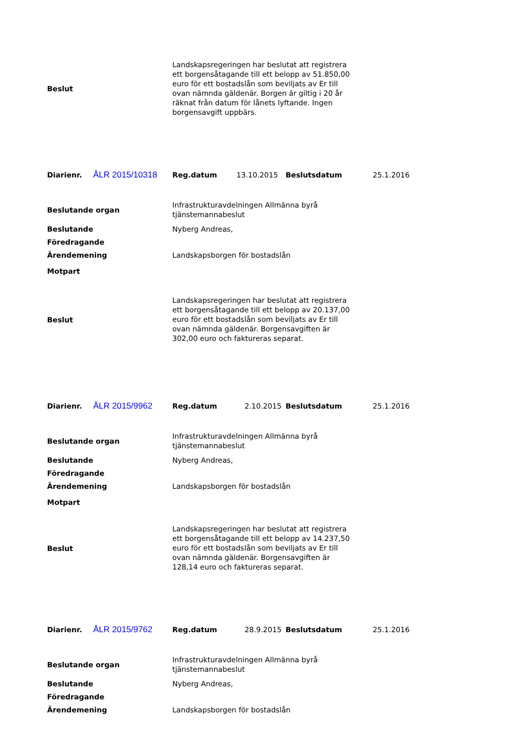| Beslut | Landskapsregeringen har beslutat att registrera ett borgensåtagande till ett belopp av 51.850,00 euro för ett bostadslån som beviljats av Er till ovan nämnda gäldenär. Borgen är giltig i 20 år räknat från datum för lånets lyftande. Ingen borgensavgift uppbärs. |
| Diarienr. | ÅLR 2015/10318 | Reg.datum | 13.10.2015 | Beslutsdatum | 25.1.2016 |
| Beslutande organ | Infrastrukturavdelningen Allmänna byrå tjänstemannabeslut |
| Beslutande | Nyberg Andreas, |
| Föredragande | |
| Ärendemening | Landskapsborgen för bostadslån |
| Motpart | |
| Beslut | Landskapsregeringen har beslutat att registrera ett borgensåtagande till ett belopp av 20.137,00 euro för ett bostadslån som beviljats av Er till ovan nämnda gäldenär. Borgensavgiften är 302,00 euro och faktureras separat. |
| Diarienr. | ÅLR 2015/9962 | Reg.datum | 2.10.2015 | Beslutsdatum | 25.1.2016 |
| Beslutande organ | Infrastrukturavdelningen Allmänna byrå tjänstemannabeslut |
| Beslutande | Nyberg Andreas, |
| Föredragande | |
| Ärendemening | Landskapsborgen för bostadslån |
| Motpart | |
| Beslut | Landskapsregeringen har beslutat att registrera ett borgensåtagande till ett belopp av 14.237,50 euro för ett bostadslån som beviljats av Er till ovan nämnda gäldenär. Borgensavgiften är 128,14 euro och faktureras separat. |
| Diarienr. | ÅLR 2015/9762 | Reg.datum | 28.9.2015 | Beslutsdatum | 25.1.2016 |
| Beslutande organ | Infrastrukturavdelningen Allmänna byrå tjänstemannabeslut |
| Beslutande | Nyberg Andreas, |
| Föredragande | |
| Ärendemening | Landskapsborgen för bostadslån |